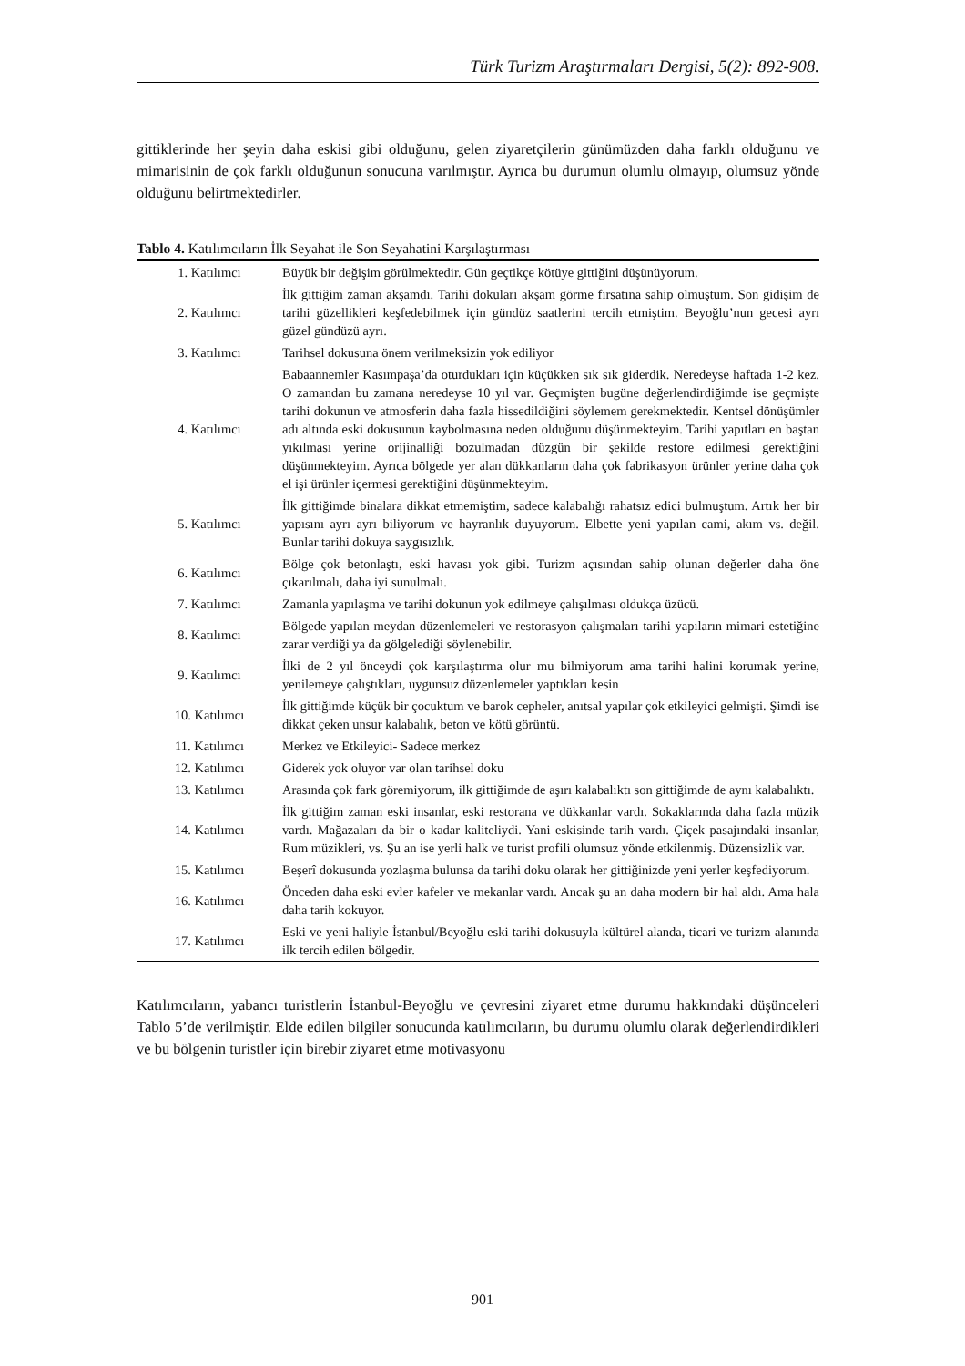Türk Turizm Araştırmaları Dergisi, 5(2): 892-908.
gittiklerinde her şeyin daha eskisi gibi olduğunu, gelen ziyaretçilerin günümüzden daha farklı olduğunu ve mimarisinin de çok farklı olduğunun sonucuna varılmıştır. Ayrıca bu durumun olumlu olmayıp, olumsuz yönde olduğunu belirtmektedirler.
Tablo 4. Katılımcıların İlk Seyahat ile Son Seyahatini Karşılaştırması
| 1. Katılımcı | Büyük bir değişim görülmektedir. Gün geçtikçe kötüye gittiğini düşünüyorum. |
| 2. Katılımcı | İlk gittiğim zaman akşamdı. Tarihi dokuları akşam görme fırsatına sahip olmuştum. Son gidişim de tarihi güzellikleri keşfedebilmek için gündüz saatlerini tercih etmiştim. Beyoğlu’nun gecesi ayrı güzel gündüzü ayrı. |
| 3. Katılımcı | Tarihsel dokusuna önem verilmeksizin yok ediliyor |
| 4. Katılımcı | Babaannemler Kasımpaşa’da oturdukları için küçükken sık sık giderdik. Neredeyse haftada 1-2 kez. O zamandan bu zamana neredeyse 10 yıl var. Geçmişten bugüne değerlendirdiğimde ise geçmişte tarihi dokunun ve atmosferin daha fazla hissedildiğini söylemem gerekmektedir. Kentsel dönüşümler adı altında eski dokusunun kaybolmasına neden olduğunu düşünmekteyim. Tarihi yapıtları en baştan yıkılması yerine orijinalliği bozulmadan düzgün bir şekilde restore edilmesi gerektiğini düşünmekteyim. Ayrıca bölgede yer alan dükkanların daha çok fabrikasyon ürünler yerine daha çok el işi ürünler içermesi gerektiğini düşünmekteyim. |
| 5. Katılımcı | İlk gittiğimde binalara dikkat etmemiştim, sadece kalabalığı rahatsız edici bulmuştum. Artık her bir yapısını ayrı ayrı biliyorum ve hayranlık duyuyorum. Elbette yeni yapılan cami, akım vs. değil. Bunlar tarihi dokuya saygısızlık. |
| 6. Katılımcı | Bölge çok betonlaştı, eski havası yok gibi. Turizm açısından sahip olunan değerler daha öne çıkarılmalı, daha iyi sunulmalı. |
| 7. Katılımcı | Zamanla yapılaşma ve tarihi dokunun yok edilmeye çalışılması oldukça üzücü. |
| 8. Katılımcı | Bölgede yapılan meydan düzenlemeleri ve restorasyon çalışmaları tarihi yapıların mimari estetiğine zarar verdiği ya da gölgelediği söylenebilir. |
| 9. Katılımcı | İlki de 2 yıl önceydi çok karşılaştırma olur mu bilmiyorum ama tarihi halini korumak yerine, yenilemeye çalıştıkları, uygunsuz düzenlemeler yaptıkları kesin |
| 10. Katılımcı | İlk gittiğimde küçük bir çocuktum ve barok cepheler, anıtsal yapılar çok etkileyici gelmişti. Şimdi ise dikkat çeken unsur kalabalık, beton ve kötü görüntü. |
| 11. Katılımcı | Merkez ve Etkileyici- Sadece merkez |
| 12. Katılımcı | Giderek yok oluyor var olan tarihsel doku |
| 13. Katılımcı | Arasında çok fark göremiyorum, ilk gittiğimde de aşırı kalabalıktı son gittiğimde de aynı kalabalıktı. |
| 14. Katılımcı | İlk gittiğim zaman eski insanlar, eski restorana ve dükkanlar vardı. Sokaklarında daha fazla müzik vardı. Mağazaları da bir o kadar kaliteliydi. Yani eskisinde tarih vardı. Çiçek pasajındaki insanlar, Rum müzikleri, vs. Şu an ise yerli halk ve turist profili olumsuz yönde etkilenmiş. Düzensizlik var. |
| 15. Katılımcı | Beşerî dokusunda yozlaşma bulunsa da tarihi doku olarak her gittiğinizde yeni yerler keşfediyorum. |
| 16. Katılımcı | Önceden daha eski evler kafeler ve mekanlar vardı. Ancak şu an daha modern bir hal aldı. Ama hala daha tarih kokuyor. |
| 17. Katılımcı | Eski ve yeni haliyle İstanbul/Beyoğlu eski tarihi dokusuyla kültürel alanda, ticari ve turizm alanında ilk tercih edilen bölgedir. |
Katılımcıların, yabancı turistlerin İstanbul-Beyoğlu ve çevresini ziyaret etme durumu hakkındaki düşünceleri Tablo 5’de verilmiştir. Elde edilen bilgiler sonucunda katılımcıların, bu durumu olumlu olarak değerlendirdikleri ve bu bölgenin turistler için birebir ziyaret etme motivasyonu
901